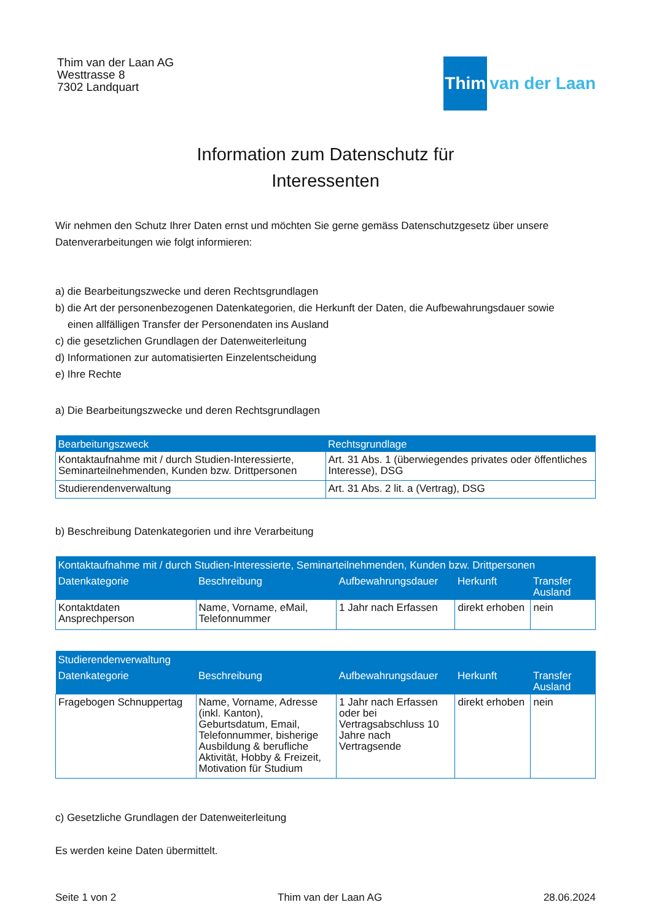Thim van der Laan AG
Westtrasse 8
7302 Landquart
Thim
van der Laan
Information zum Datenschutz für
Interessenten
Wir nehmen den Schutz Ihrer Daten ernst und möchten Sie gerne gemäss Datenschutzgesetz über unsere Datenverarbeitungen wie folgt informieren:
a) die Bearbeitungszwecke und deren Rechtsgrundlagen
b) die Art der personenbezogenen Datenkategorien, die Herkunft der Daten, die Aufbewahrungsdauer sowie
einen allfälligen Transfer der Personendaten ins Ausland
c) die gesetzlichen Grundlagen der Datenweiterleitung
d) Informationen zur automatisierten Einzelentscheidung
e) Ihre Rechte
a) Die Bearbeitungszwecke und deren Rechtsgrundlagen
| Bearbeitungszweck | Rechtsgrundlage |
| --- | --- |
| Kontaktaufnahme mit / durch Studien-Interessierte, Seminarteilnehmenden, Kunden bzw. Drittpersonen | Art. 31 Abs. 1 (überwiegendes privates oder öffentliches Interesse), DSG |
| Studierendenverwaltung | Art. 31 Abs. 2 lit. a (Vertrag), DSG |
b) Beschreibung Datenkategorien und ihre Verarbeitung
| Kontaktaufnahme mit / durch Studien-Interessierte, Seminarteilnehmenden, Kunden bzw. Drittpersonen | | | | |
| --- | --- | --- | --- | --- |
| Datenkategorie | Beschreibung | Aufbewahrungsdauer | Herkunft | Transfer Ausland |
| Kontaktdaten Ansprechperson | Name, Vorname, eMail, Telefonnummer | 1 Jahr nach Erfassen | direkt erhoben | nein |
| Studierendenverwaltung | | | | |
| --- | --- | --- | --- | --- |
| Datenkategorie | Beschreibung | Aufbewahrungsdauer | Herkunft | Transfer Ausland |
| Fragebogen Schnuppertag | Name, Vorname, Adresse (inkl. Kanton), Geburtsdatum, Email, Telefonnummer, bisherige Ausbildung & berufliche Aktivität, Hobby & Freizeit, Motivation für Studium | 1 Jahr nach Erfassen oder bei Vertragsabschluss 10 Jahre nach Vertragsende | direkt erhoben | nein |
c) Gesetzliche Grundlagen der Datenweiterleitung
Es werden keine Daten übermittelt.
Seite 1 von 2 Thim van der Laan AG 28.06.2024